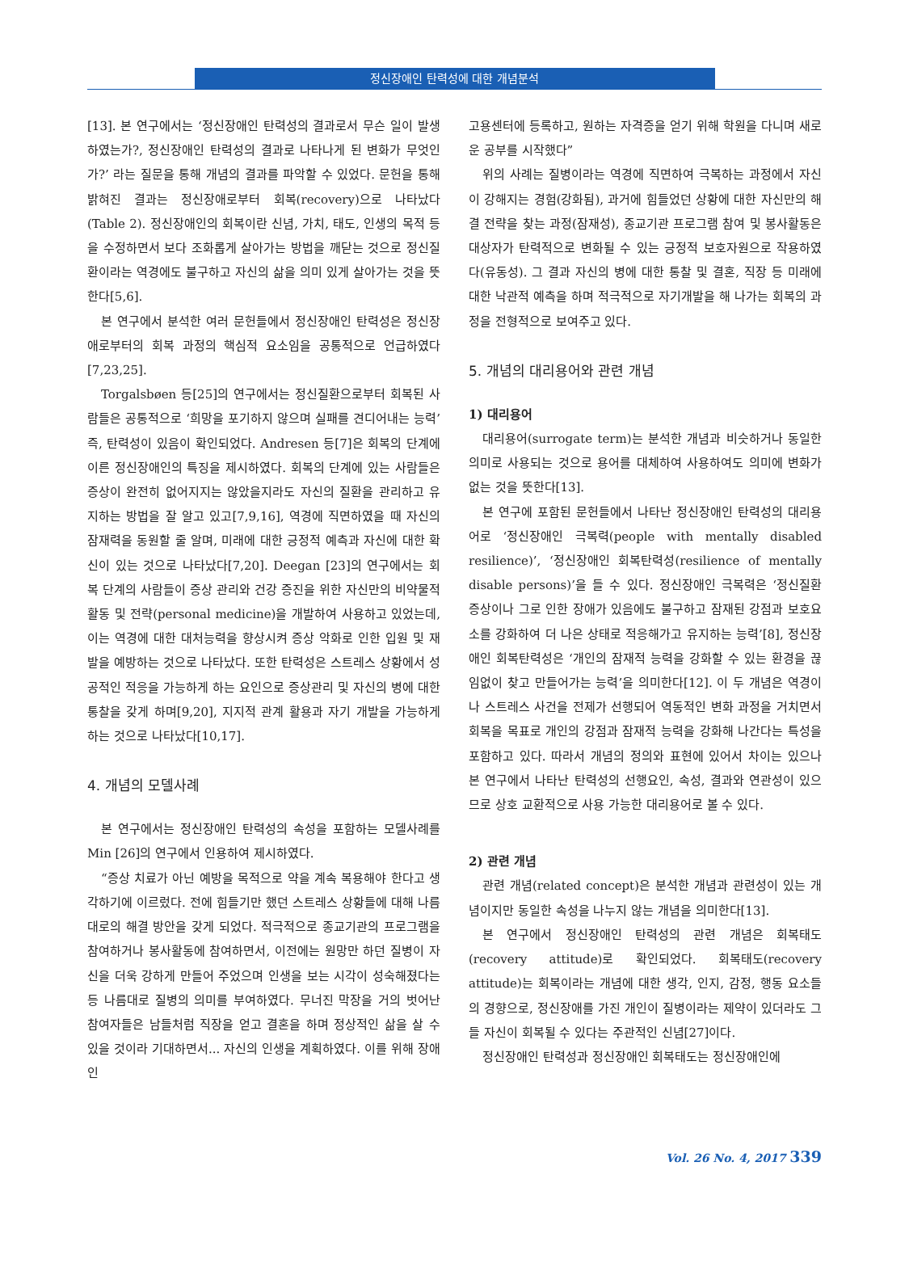정신장애인 탄력성에 대한 개념분석
[13]. 본 연구에서는 ‘정신장애인 탄력성의 결과로서 무슨 일이 발생하였는가?, 정신장애인 탄력성의 결과로 나타나게 된 변화가 무엇인가?’ 라는 질문을 통해 개념의 결과를 파악할 수 있었다. 문헌을 통해 밝혀진 결과는 정신장애로부터 회복(recovery)으로 나타났다(Table 2). 정신장애인의 회복이란 신념, 가치, 태도, 인생의 목적 등을 수정하면서 보다 조화롭게 살아가는 방법을 깨닫는 것으로 정신질환이라는 역경에도 불구하고 자신의 삶을 의미 있게 살아가는 것을 뜻한다[5,6].
본 연구에서 분석한 여러 문헌들에서 정신장애인 탄력성은 정신장애로부터의 회복 과정의 핵심적 요소임을 공통적으로 언급하였다[7,23,25].
Torgalsbøen 등[25]의 연구에서는 정신질환으로부터 회복된 사람들은 공통적으로 ‘희망을 포기하지 않으며 실패를 견디어내는 능력’ 즉, 탄력성이 있음이 확인되었다. Andresen 등[7]은 회복의 단계에 이른 정신장애인의 특징을 제시하였다. 회복의 단계에 있는 사람들은 증상이 완전히 없어지지는 않았을지라도 자신의 질환을 관리하고 유지하는 방법을 잘 알고 있고[7,9,16], 역경에 직면하였을 때 자신의 잠재력을 동원할 줄 알며, 미래에 대한 긍정적 예측과 자신에 대한 확신이 있는 것으로 나타났다[7,20]. Deegan [23]의 연구에서는 회복 단계의 사람들이 증상 관리와 건강 증진을 위한 자신만의 비약물적 활동 및 전략(personal medicine)을 개발하여 사용하고 있었는데, 이는 역경에 대한 대처능력을 향상시켜 증상 악화로 인한 입원 및 재발을 예방하는 것으로 나타났다. 또한 탄력성은 스트레스 상황에서 성공적인 적응을 가능하게 하는 요인으로 증상관리 및 자신의 병에 대한 통찰을 갖게 하며[9,20], 지지적 관계 활용과 자기 개발을 가능하게 하는 것으로 나타났다[10,17].
4. 개념의 모델사례
본 연구에서는 정신장애인 탄력성의 속성을 포함하는 모델사례를 Min [26]의 연구에서 인용하여 제시하였다.
“증상 치료가 아닌 예방을 목적으로 약을 계속 복용해야 한다고 생각하기에 이르렀다. 전에 힘들기만 했던 스트레스 상황들에 대해 나름대로의 해결 방안을 갖게 되었다. 적극적으로 종교기관의 프로그램을 참여하거나 봉사활동에 참여하면서, 이전에는 원망만 하던 질병이 자신을 더욱 강하게 만들어 주었으며 인생을 보는 시각이 성숙해졌다는 등 나름대로 질병의 의미를 부여하였다. 무너진 막장을 거의 벗어난 참여자들은 남들처럼 직장을 얻고 결혼을 하며 정상적인 삶을 살 수 있을 것이라 기대하면서... 자신의 인생을 계획하였다. 이를 위해 장애인
고용센터에 등록하고, 원하는 자격증을 얻기 위해 학원을 다니며 새로운 공부를 시작했다”
위의 사례는 질병이라는 역경에 직면하여 극복하는 과정에서 자신이 강해지는 경험(강화됨), 과거에 힘들었던 상황에 대한 자신만의 해결 전략을 찾는 과정(잠재성), 종교기관 프로그램 참여 및 봉사활동은 대상자가 탄력적으로 변화될 수 있는 긍정적 보호자원으로 작용하였다(유동성). 그 결과 자신의 병에 대한 통찰 및 결혼, 직장 등 미래에 대한 낙관적 예측을 하며 적극적으로 자기개발을 해 나가는 회복의 과정을 전형적으로 보여주고 있다.
5. 개념의 대리용어와 관련 개념
1) 대리용어
대리용어(surrogate term)는 분석한 개념과 비슷하거나 동일한 의미로 사용되는 것으로 용어를 대체하여 사용하여도 의미에 변화가 없는 것을 뜻한다[13].
본 연구에 포함된 문헌들에서 나타난 정신장애인 탄력성의 대리용어로 ‘정신장애인 극복력(people with mentally disabled resilience)’, ‘정신장애인 회복탄력성(resilience of mentally disable persons)’을 들 수 있다. 정신장애인 극복력은 ‘정신질환 증상이나 그로 인한 장애가 있음에도 불구하고 잠재된 강점과 보호요소를 강화하여 더 나은 상태로 적응해가고 유지하는 능력’[8], 정신장애인 회복탄력성은 ‘개인의 잠재적 능력을 강화할 수 있는 환경을 끊임없이 찾고 만들어가는 능력’을 의미한다[12]. 이 두 개념은 역경이나 스트레스 사건을 전제가 선행되어 역동적인 변화 과정을 거치면서 회복을 목표로 개인의 강점과 잠재적 능력을 강화해 나간다는 특성을 포함하고 있다. 따라서 개념의 정의와 표현에 있어서 차이는 있으나 본 연구에서 나타난 탄력성의 선행요인, 속성, 결과와 연관성이 있으므로 상호 교환적으로 사용 가능한 대리용어로 볼 수 있다.
2) 관련 개념
관련 개념(related concept)은 분석한 개념과 관련성이 있는 개념이지만 동일한 속성을 나누지 않는 개념을 의미한다[13].
본 연구에서 정신장애인 탄력성의 관련 개념은 회복태도(recovery attitude)로 확인되었다. 회복태도(recovery attitude)는 회복이라는 개념에 대한 생각, 인지, 감정, 행동 요소들의 경향으로, 정신장애를 가진 개인이 질병이라는 제약이 있더라도 그들 자신이 회복될 수 있다는 주관적인 신념[27]이다.
정신장애인 탄력성과 정신장애인 회복태도는 정신장애인에
Vol. 26 No. 4, 2017 339